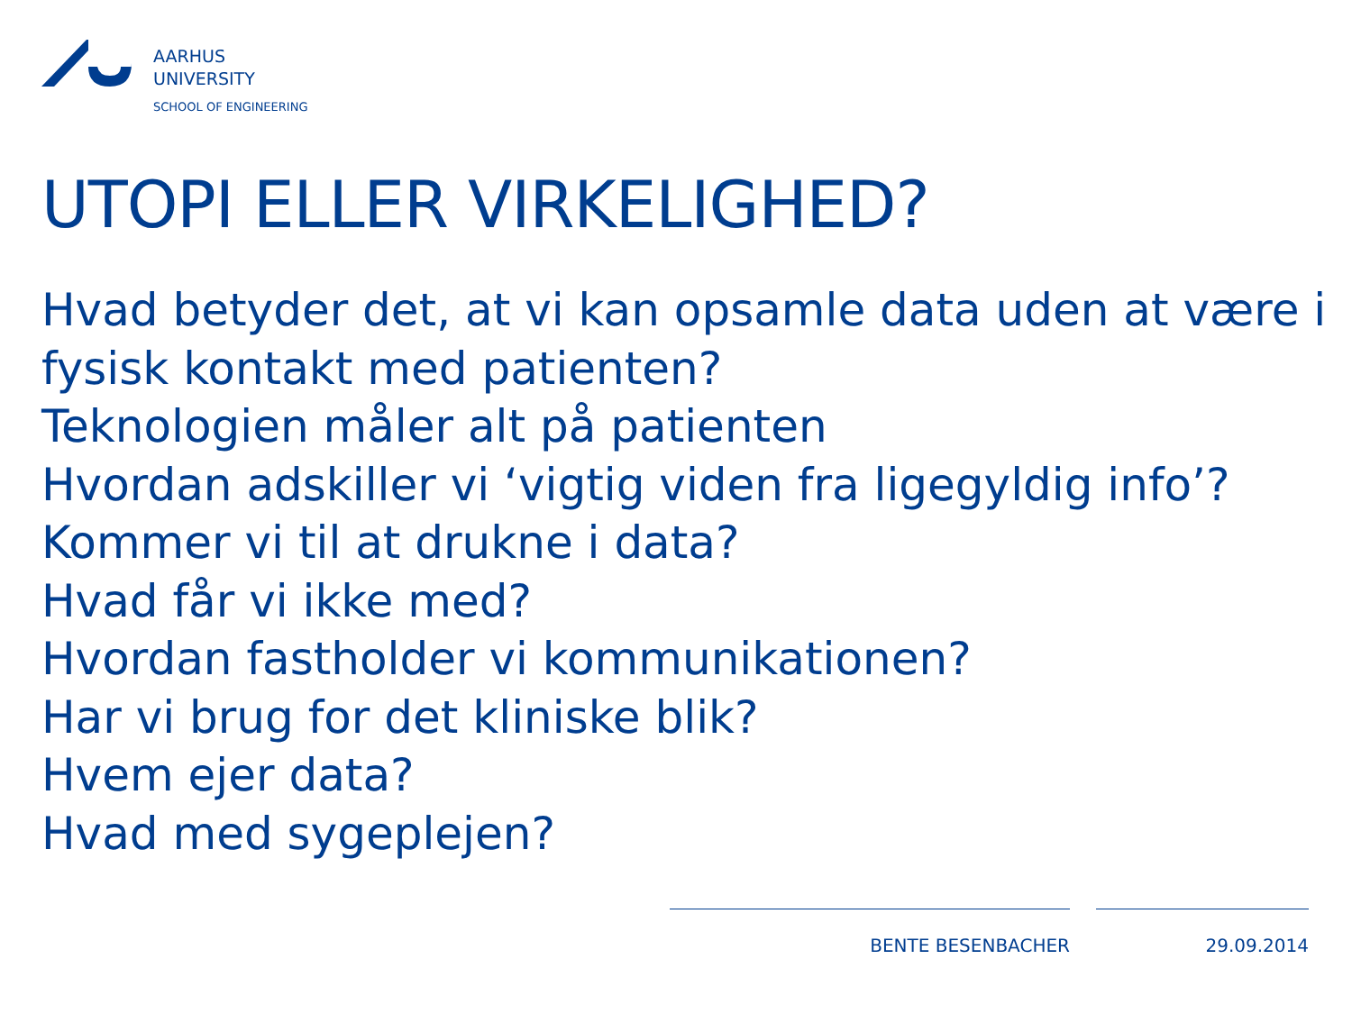AARHUS
UNIVERSITY
SCHOOL OF ENGINEERING
UTOPI ELLER VIRKELIGHED?
Hvad betyder det, at vi kan opsamle data uden at være i fysisk kontakt med patienten?
Teknologien måler alt på patienten
Hvordan adskiller vi ‘vigtig viden fra ligegyldig info’?
Kommer vi til at drukne i data?
Hvad får vi ikke med?
Hvordan fastholder vi kommunikationen?
Har vi brug for det kliniske blik?
Hvem ejer data?
Hvad med sygeplejen?
BENTE BESENBACHER 29.09.2014